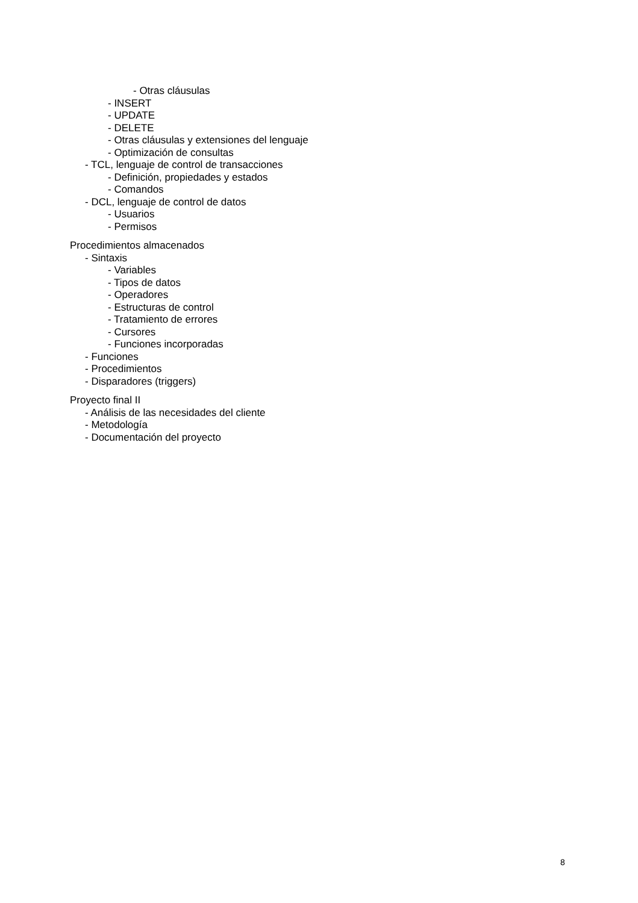- Otras cláusulas
- INSERT
- UPDATE
- DELETE
- Otras cláusulas y extensiones del lenguaje
- Optimización de consultas
- TCL, lenguaje de control de transacciones
- Definición, propiedades y estados
- Comandos
- DCL, lenguaje de control de datos
- Usuarios
- Permisos
Procedimientos almacenados
- Sintaxis
- Variables
- Tipos de datos
- Operadores
- Estructuras de control
- Tratamiento de errores
- Cursores
- Funciones incorporadas
- Funciones
- Procedimientos
- Disparadores (triggers)
Proyecto final II
- Análisis de las necesidades del cliente
- Metodología
- Documentación del proyecto
8